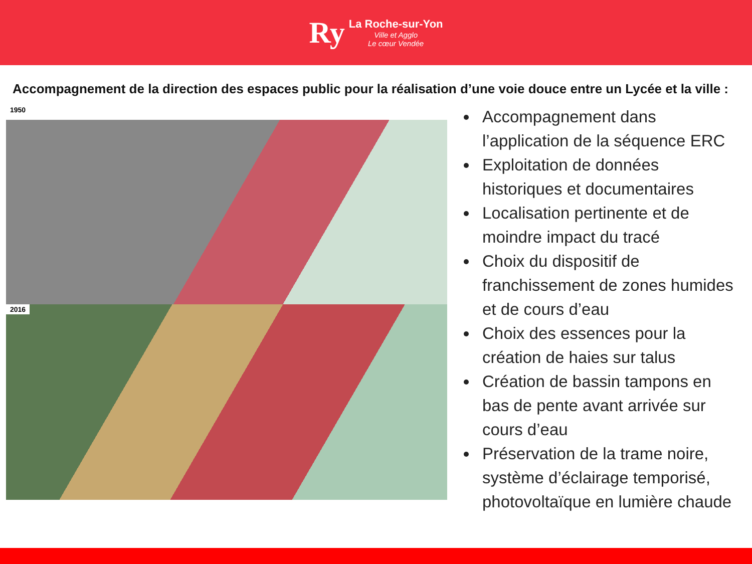Ry
La Roche-sur-Yon
Ville et Agglo
Le cœur Vendée
Accompagnement de la direction des espaces public pour la réalisation d’une voie douce entre un Lycée et la ville :
1950
2016
Accompagnement dans l’application de la séquence ERC
Exploitation de données historiques et documentaires
Localisation pertinente et de moindre impact du tracé
Choix du dispositif de franchissement de zones humides et de cours d’eau
Choix des essences pour la création de haies sur talus
Création de bassin tampons en bas de pente avant arrivée sur cours d’eau
Préservation de la trame noire, système d’éclairage temporisé, photovoltaïque en lumière chaude